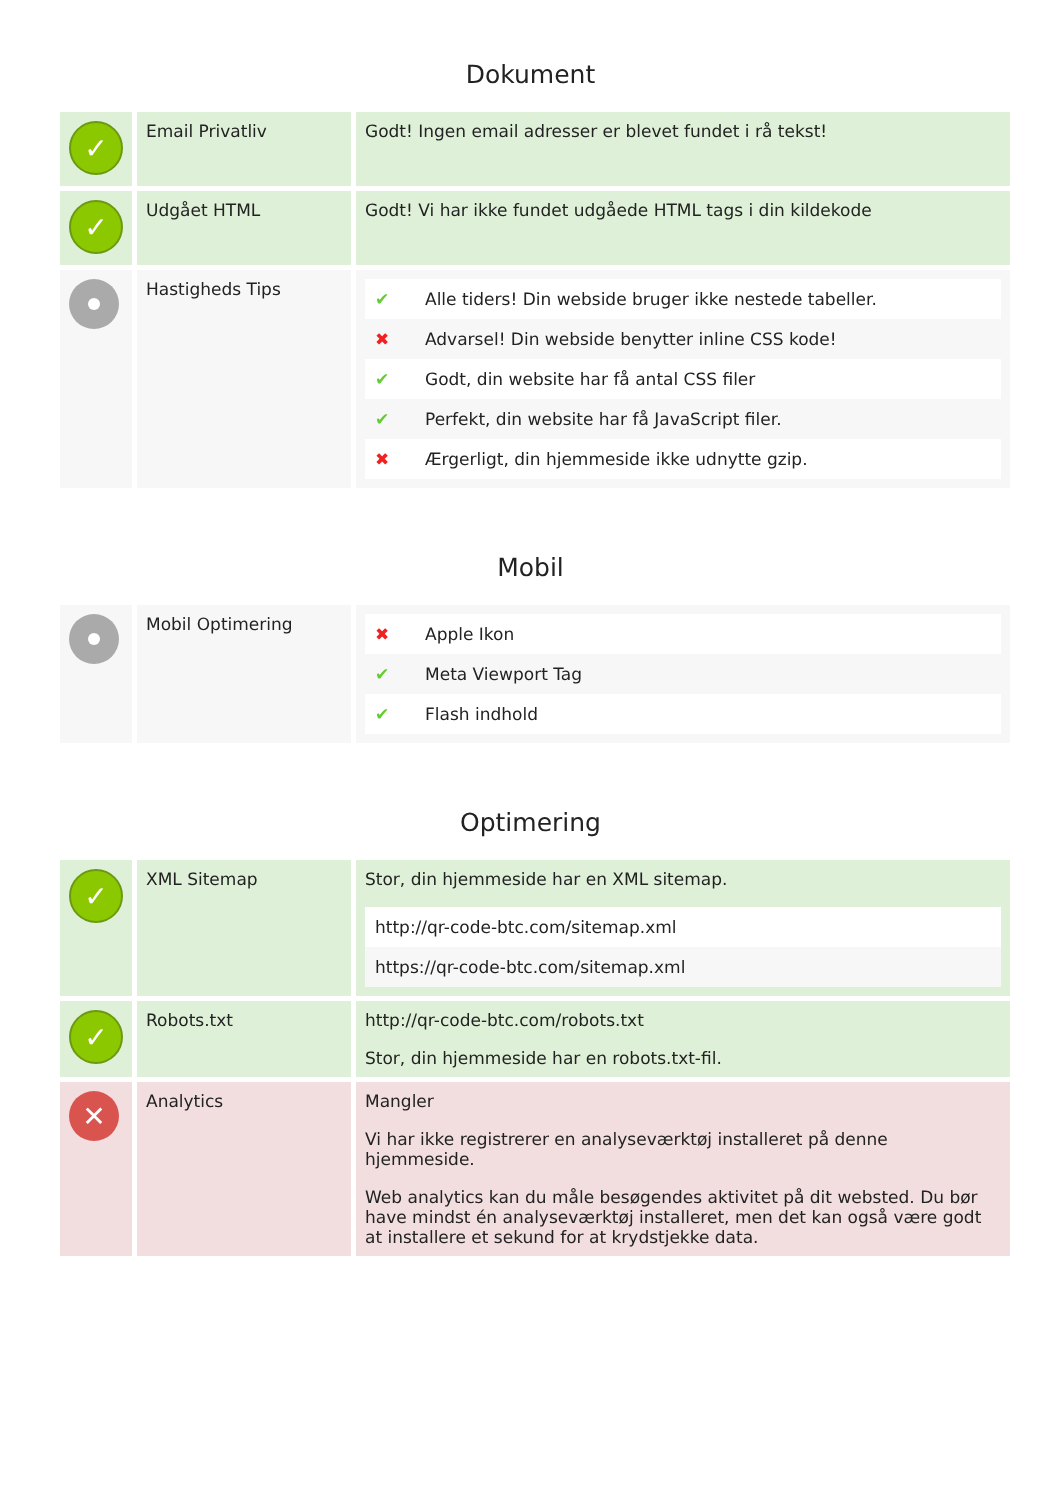Dokument
| ✓ | Email Privatliv | Godt! Ingen email adresser er blevet fundet i rå tekst! |
| ✓ | Udgået HTML | Godt! Vi har ikke fundet udgåede HTML tags i din kildekode |
| | Hastigheds Tips | / ✔ / Alle tiders! Din webside bruger ikke nestede tabeller. / / ✖ / Advarsel! Din webside benytter inline CSS kode! / / ✔ / Godt, din website har få antal CSS filer / / ✔ / Perfekt, din website har få JavaScript filer. / / ✖ / Ærgerligt, din hjemmeside ikke udnytte gzip. / |
Mobil
| | Mobil Optimering | / ✖ / Apple Ikon / / ✔ / Meta Viewport Tag / / ✔ / Flash indhold / |
Optimering
| ✓ | XML Sitemap | Stor, din hjemmeside har en XML sitemap. / http://qr-code-btc.com/sitemap.xml / / https://qr-code-btc.com/sitemap.xml / |
| ✓ | Robots.txt | http://qr-code-btc.com/robots.txt Stor, din hjemmeside har en robots.txt-fil. |
| ✕ | Analytics | Mangler Vi har ikke registrerer en analyseværktøj installeret på denne hjemmeside. Web analytics kan du måle besøgendes aktivitet på dit websted. Du bør have mindst én analyseværktøj installeret, men det kan også være godt at installere et sekund for at krydstjekke data. |